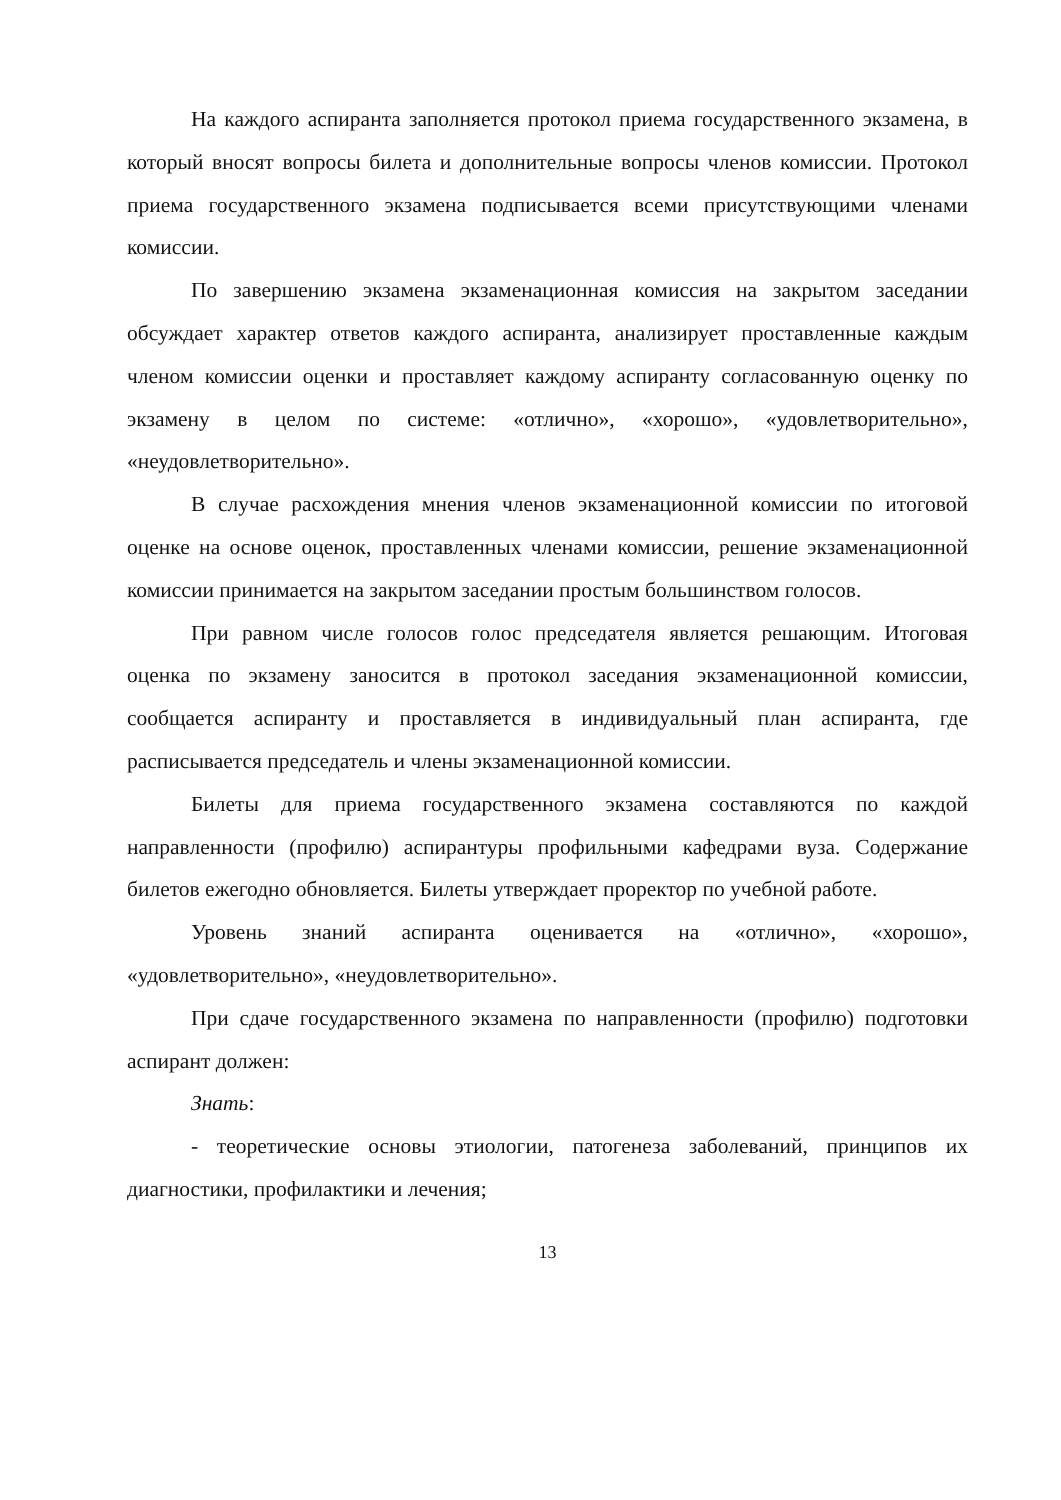На каждого аспиранта заполняется протокол приема государственного экзамена, в который вносят вопросы билета и дополнительные вопросы членов комиссии. Протокол приема государственного экзамена подписывается всеми присутствующими членами комиссии.
По завершению экзамена экзаменационная комиссия на закрытом заседании обсуждает характер ответов каждого аспиранта, анализирует проставленные каждым членом комиссии оценки и проставляет каждому аспиранту согласованную оценку по экзамену в целом по системе: «отлично», «хорошо», «удовлетворительно», «неудовлетворительно».
В случае расхождения мнения членов экзаменационной комиссии по итоговой оценке на основе оценок, проставленных членами комиссии, решение экзаменационной комиссии принимается на закрытом заседании простым большинством голосов.
При равном числе голосов голос председателя является решающим. Итоговая оценка по экзамену заносится в протокол заседания экзаменационной комиссии, сообщается аспиранту и проставляется в индивидуальный план аспиранта, где расписывается председатель и члены экзаменационной комиссии.
Билеты для приема государственного экзамена составляются по каждой направленности (профилю) аспирантуры профильными кафедрами вуза. Содержание билетов ежегодно обновляется. Билеты утверждает проректор по учебной работе.
Уровень знаний аспиранта оценивается на «отлично», «хорошо», «удовлетворительно», «неудовлетворительно».
При сдаче государственного экзамена по направленности (профилю) подготовки аспирант должен:
Знать:
- теоретические основы этиологии, патогенеза заболеваний, принципов их диагностики, профилактики и лечения;
13